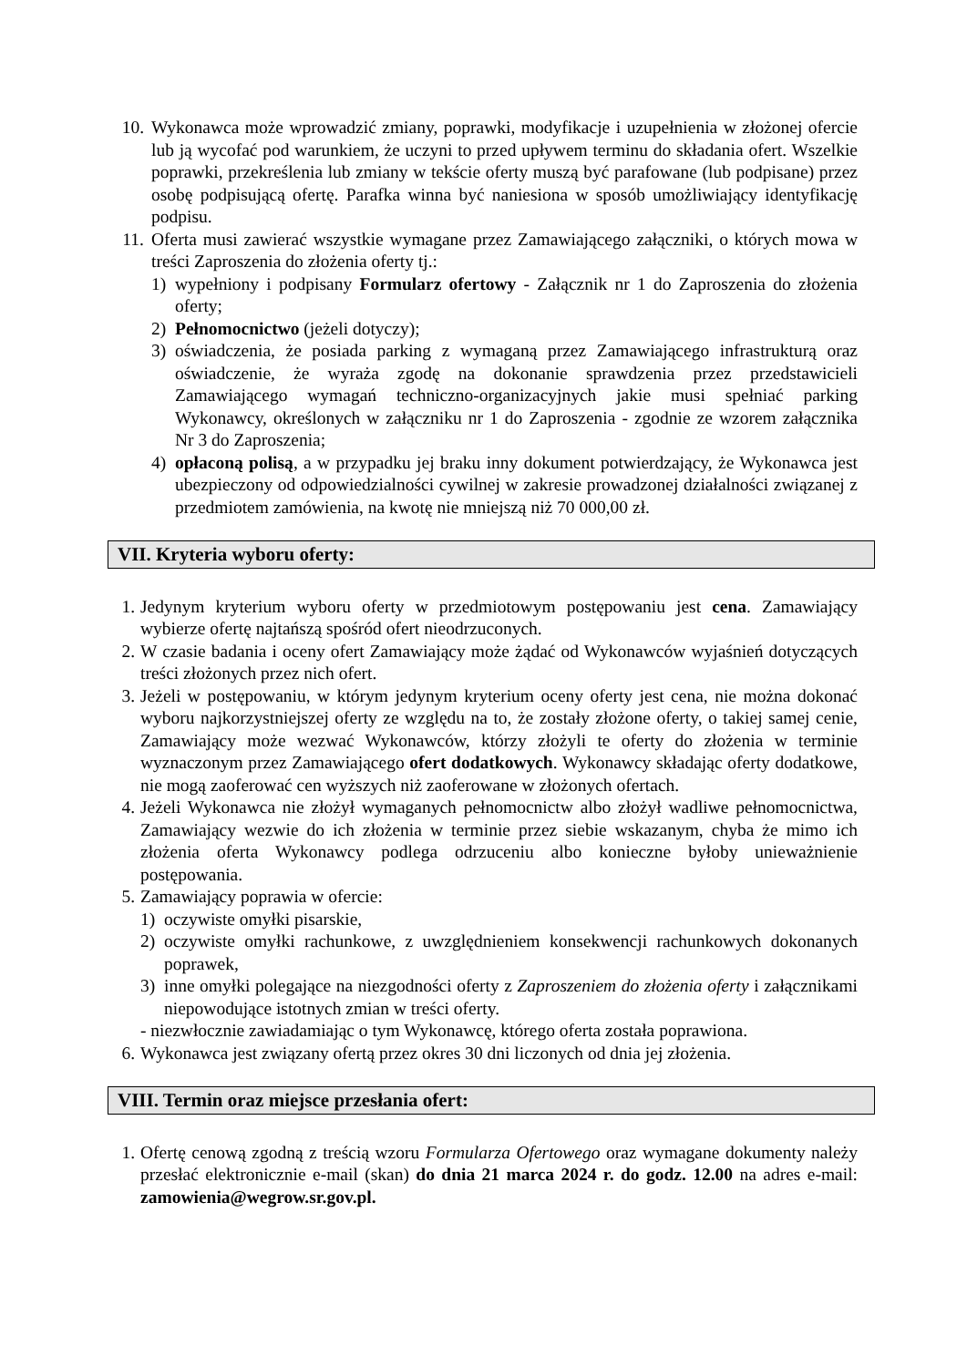10. Wykonawca może wprowadzić zmiany, poprawki, modyfikacje i uzupełnienia w złożonej ofercie lub ją wycofać pod warunkiem, że uczyni to przed upływem terminu do składania ofert. Wszelkie poprawki, przekreślenia lub zmiany w tekście oferty muszą być parafowane (lub podpisane) przez osobę podpisującą ofertę. Parafka winna być naniesiona w sposób umożliwiający identyfikację podpisu.
11. Oferta musi zawierać wszystkie wymagane przez Zamawiającego załączniki, o których mowa w treści Zaproszenia do złożenia oferty tj.:
1) wypełniony i podpisany Formularz ofertowy - Załącznik nr 1 do Zaproszenia do złożenia oferty;
2) Pełnomocnictwo (jeżeli dotyczy);
3) oświadczenia, że posiada parking z wymaganą przez Zamawiającego infrastrukturą oraz oświadczenie, że wyraża zgodę na dokonanie sprawdzenia przez przedstawicieli Zamawiającego wymagań techniczno-organizacyjnych jakie musi spełniać parking Wykonawcy, określonych w załączniku nr 1 do Zaproszenia - zgodnie ze wzorem załącznika Nr 3 do Zaproszenia;
4) opłaconą polisą, a w przypadku jej braku inny dokument potwierdzający, że Wykonawca jest ubezpieczony od odpowiedzialności cywilnej w zakresie prowadzonej działalności związanej z przedmiotem zamówienia, na kwotę nie mniejszą niż 70 000,00 zł.
VII. Kryteria wyboru oferty:
1. Jedynym kryterium wyboru oferty w przedmiotowym postępowaniu jest cena. Zamawiający wybierze ofertę najtańszą spośród ofert nieodrzuconych.
2. W czasie badania i oceny ofert Zamawiający może żądać od Wykonawców wyjaśnień dotyczących treści złożonych przez nich ofert.
3. Jeżeli w postępowaniu, w którym jedynym kryterium oceny oferty jest cena, nie można dokonać wyboru najkorzystniejszej oferty ze względu na to, że zostały złożone oferty, o takiej samej cenie, Zamawiający może wezwać Wykonawców, którzy złożyli te oferty do złożenia w terminie wyznaczonym przez Zamawiającego ofert dodatkowych. Wykonawcy składając oferty dodatkowe, nie mogą zaoferować cen wyższych niż zaoferowane w złożonych ofertach.
4. Jeżeli Wykonawca nie złożył wymaganych pełnomocnictw albo złożył wadliwe pełnomocnictwa, Zamawiający wezwie do ich złożenia w terminie przez siebie wskazanym, chyba że mimo ich złożenia oferta Wykonawcy podlega odrzuceniu albo konieczne byłoby unieważnienie postępowania.
5. Zamawiający poprawia w ofercie:
1) oczywiste omyłki pisarskie,
2) oczywiste omyłki rachunkowe, z uwzględnieniem konsekwencji rachunkowych dokonanych poprawek,
3) inne omyłki polegające na niezgodności oferty z Zaproszeniem do złożenia oferty i załącznikami niepowodujące istotnych zmian w treści oferty.
- niezwłocznie zawiadamiając o tym Wykonawcę, którego oferta została poprawiona.
6. Wykonawca jest związany ofertą przez okres 30 dni liczonych od dnia jej złożenia.
VIII. Termin oraz miejsce przesłania ofert:
1. Ofertę cenową zgodną z treścią wzoru Formularza Ofertowego oraz wymagane dokumenty należy przesłać elektronicznie e-mail (skan) do dnia 21 marca 2024 r. do godz. 12.00 na adres e-mail: zamowienia@wegrow.sr.gov.pl.